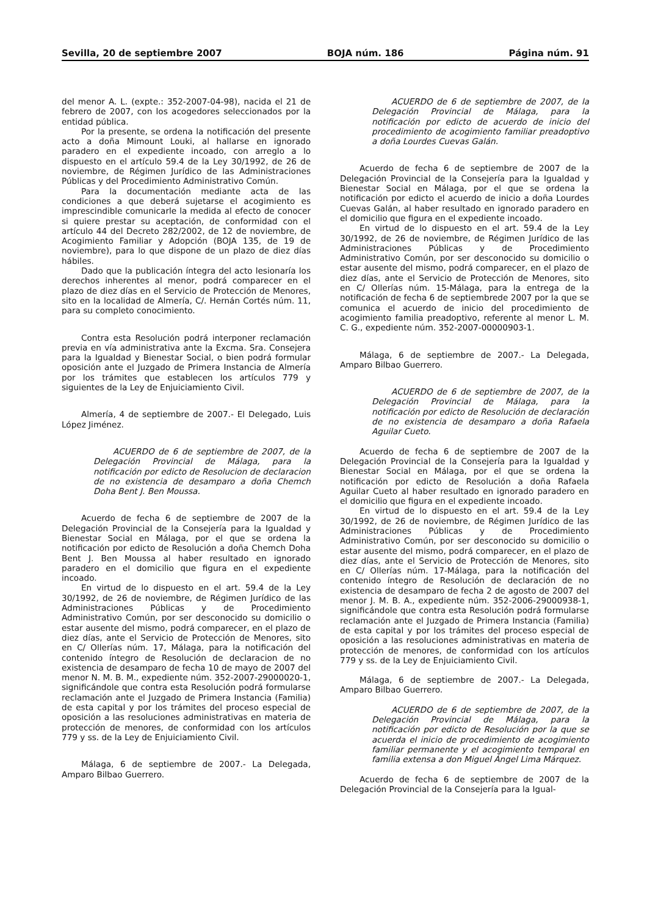Sevilla, 20 de septiembre 2007 BOJA núm. 186 Página núm. 91
del menor A. L. (expte.: 352-2007-04-98), nacida el 21 de febrero de 2007, con los acogedores seleccionados por la entidad pública.
Por la presente, se ordena la notificación del presente acto a doña Mimount Louki, al hallarse en ignorado paradero en el expediente incoado, con arreglo a lo dispuesto en el artículo 59.4 de la Ley 30/1992, de 26 de noviembre, de Régimen Jurídico de las Administraciones Públicas y del Procedimiento Administrativo Común.
Para la documentación mediante acta de las condiciones a que deberá sujetarse el acogimiento es imprescindible comunicarle la medida al efecto de conocer si quiere prestar su aceptación, de conformidad con el artículo 44 del Decreto 282/2002, de 12 de noviembre, de Acogimiento Familiar y Adopción (BOJA 135, de 19 de noviembre), para lo que dispone de un plazo de diez días hábiles.
Dado que la publicación íntegra del acto lesionaría los derechos inherentes al menor, podrá comparecer en el plazo de diez días en el Servicio de Protección de Menores, sito en la localidad de Almería, C/. Hernán Cortés núm. 11, para su completo conocimiento.
Contra esta Resolución podrá interponer reclamación previa en vía administrativa ante la Excma. Sra. Consejera para la Igualdad y Bienestar Social, o bien podrá formular oposición ante el Juzgado de Primera Instancia de Almería por los trámites que establecen los artículos 779 y siguientes de la Ley de Enjuiciamiento Civil.
Almería, 4 de septiembre de 2007.- El Delegado, Luis López Jiménez.
ACUERDO de 6 de septiembre de 2007, de la Delegación Provincial de Málaga, para la notificación por edicto de Resolucion de declaracion de no existencia de desamparo a doña Chemch Doha Bent J. Ben Moussa.
Acuerdo de fecha 6 de septiembre de 2007 de la Delegación Provincial de la Consejería para la Igualdad y Bienestar Social en Málaga, por el que se ordena la notificación por edicto de Resolución a doña Chemch Doha Bent J. Ben Moussa al haber resultado en ignorado paradero en el domicilio que figura en el expediente incoado.
En virtud de lo dispuesto en el art. 59.4 de la Ley 30/1992, de 26 de noviembre, de Régimen Jurídico de las Administraciones Públicas y de Procedimiento Administrativo Común, por ser desconocido su domicilio o estar ausente del mismo, podrá comparecer, en el plazo de diez días, ante el Servicio de Protección de Menores, sito en C/ Ollerías núm. 17, Málaga, para la notificación del contenido íntegro de Resolución de declaracion de no existencia de desamparo de fecha 10 de mayo de 2007 del menor N. M. B. M., expediente núm. 352-2007-29000020-1, significándole que contra esta Resolución podrá formularse reclamación ante el Juzgado de Primera Instancia (Familia) de esta capital y por los trámites del proceso especial de oposición a las resoluciones administrativas en materia de protección de menores, de conformidad con los artículos 779 y ss. de la Ley de Enjuiciamiento Civil.
Málaga, 6 de septiembre de 2007.- La Delegada, Amparo Bilbao Guerrero.
ACUERDO de 6 de septiembre de 2007, de la Delegación Provincial de Málaga, para la notificación por edicto de acuerdo de inicio del procedimiento de acogimiento familiar preadoptivo a doña Lourdes Cuevas Galán.
Acuerdo de fecha 6 de septiembre de 2007 de la Delegación Provincial de la Consejería para la Igualdad y Bienestar Social en Málaga, por el que se ordena la notificación por edicto el acuerdo de inicio a doña Lourdes Cuevas Galán, al haber resultado en ignorado paradero en el domicilio que figura en el expediente incoado.
En virtud de lo dispuesto en el art. 59.4 de la Ley 30/1992, de 26 de noviembre, de Régimen Jurídico de las Administraciones Públicas y de Procedimiento Administrativo Común, por ser desconocido su domicilio o estar ausente del mismo, podrá comparecer, en el plazo de diez días, ante el Servicio de Protección de Menores, sito en C/ Ollerías núm. 15-Málaga, para la entrega de la notificación de fecha 6 de septiembrede 2007 por la que se comunica el acuerdo de inicio del procedimiento de acogimiento familia preadoptivo, referente al menor L. M. C. G., expediente núm. 352-2007-00000903-1.
Málaga, 6 de septiembre de 2007.- La Delegada, Amparo Bilbao Guerrero.
ACUERDO de 6 de septiembre de 2007, de la Delegación Provincial de Málaga, para la notificación por edicto de Resolución de declaración de no existencia de desamparo a doña Rafaela Aguilar Cueto.
Acuerdo de fecha 6 de septiembre de 2007 de la Delegación Provincial de la Consejería para la Igualdad y Bienestar Social en Málaga, por el que se ordena la notificación por edicto de Resolución a doña Rafaela Aguilar Cueto al haber resultado en ignorado paradero en el domicilio que figura en el expediente incoado.
En virtud de lo dispuesto en el art. 59.4 de la Ley 30/1992, de 26 de noviembre, de Régimen Jurídico de las Administraciones Públicas y de Procedimiento Administrativo Común, por ser desconocido su domicilio o estar ausente del mismo, podrá comparecer, en el plazo de diez días, ante el Servicio de Protección de Menores, sito en C/ Ollerías núm. 17-Málaga, para la notificación del contenido íntegro de Resolución de declaración de no existencia de desamparo de fecha 2 de agosto de 2007 del menor J. M. B. A., expediente núm. 352-2006-29000938-1, significándole que contra esta Resolución podrá formularse reclamación ante el Juzgado de Primera Instancia (Familia) de esta capital y por los trámites del proceso especial de oposición a las resoluciones administrativas en materia de protección de menores, de conformidad con los artículos 779 y ss. de la Ley de Enjuiciamiento Civil.
Málaga, 6 de septiembre de 2007.- La Delegada, Amparo Bilbao Guerrero.
ACUERDO de 6 de septiembre de 2007, de la Delegación Provincial de Málaga, para la notificación por edicto de Resolución por la que se acuerda el inicio de procedimiento de acogimiento familiar permanente y el acogimiento temporal en familia extensa a don Miguel Ángel Lima Márquez.
Acuerdo de fecha 6 de septiembre de 2007 de la Delegación Provincial de la Consejería para la Igual-